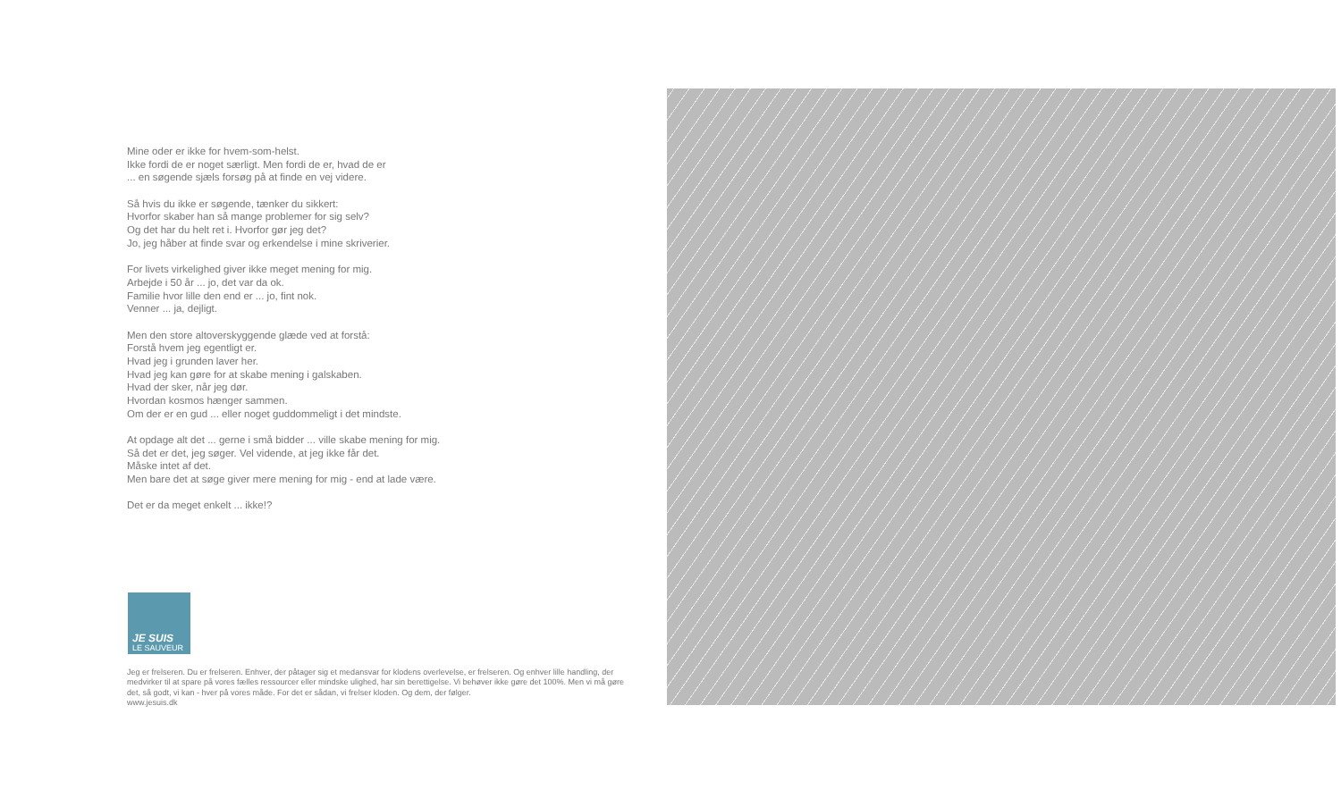Mine oder er ikke for hvem-som-helst.
Ikke fordi de er noget særligt. Men fordi de er, hvad de er
... en søgende sjæls forsøg på at finde en vej videre.
Så hvis du ikke er søgende, tænker du sikkert:
Hvorfor skaber han så mange problemer for sig selv?
Og det har du helt ret i. Hvorfor gør jeg det?
Jo, jeg håber at finde svar og erkendelse i mine skriverier.
For livets virkelighed giver ikke meget mening for mig.
Arbejde i 50 år ... jo, det var da ok.
Familie hvor lille den end er ... jo, fint nok.
Venner ... ja, dejligt.
Men den store altoverskyggende glæde ved at forstå:
Forstå hvem jeg egentligt er.
Hvad jeg i grunden laver her.
Hvad jeg kan gøre for at skabe mening i galskaben.
Hvad der sker, når jeg dør.
Hvordan kosmos hænger sammen.
Om der er en gud ... eller noget guddommeligt i det mindste.
At opdage alt det ... gerne i små bidder ... ville skabe mening for mig.
Så det er det, jeg søger. Vel vidende, at jeg ikke får det.
Måske intet af det.
Men bare det at søge giver mere mening for mig - end at lade være.
Det er da meget enkelt ... ikke!?
JE SUIS
LE SAUVEUR
Jeg er frelseren. Du er frelseren. Enhver, der påtager sig et medansvar for klodens overlevelse, er frelseren. Og enhver lille handling, der medvirker til at spare på vores fælles ressourcer eller mindske ulighed, har sin berettigelse. Vi behøver ikke gøre det 100%. Men vi må gøre det, så godt, vi kan - hver på vores måde. For det er sådan, vi frelser kloden. Og dem, der følger.
www.jesuis.dk